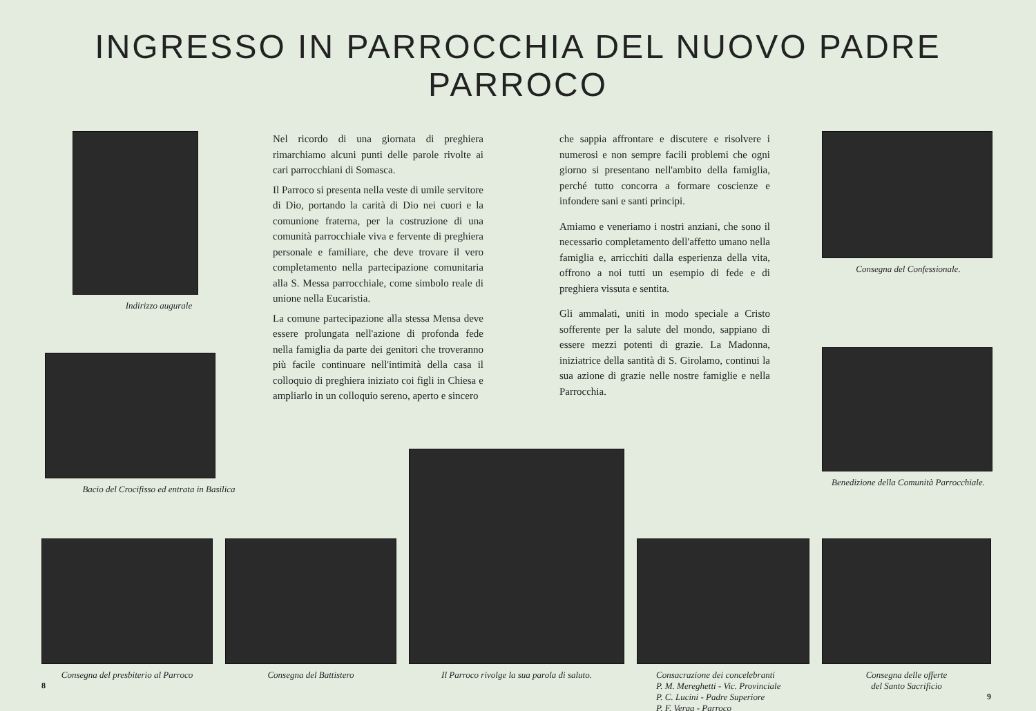INGRESSO IN PARROCCHIA DEL NUOVO PADRE PARROCO
Indirizzo augurale
Bacio del Crocifisso ed entrata in Basilica
Nel ricordo di una giornata di preghiera rimarchiamo alcuni punti delle parole rivolte ai cari parrocchiani di Somasca.
Il Parroco si presenta nella veste di umile servitore di Dio, portando la carità di Dio nei cuori e la comunione fraterna, per la costruzione di una comunità parrocchiale viva e fervente di preghiera personale e familiare, che deve trovare il vero completamento nella partecipazione comunitaria alla S. Messa parrocchiale, come simbolo reale di unione nella Eucaristia.
La comune partecipazione alla stessa Mensa deve essere prolungata nell'azione di profonda fede nella famiglia da parte dei genitori che troveranno più facile continuare nell'intimità della casa il colloquio di preghiera iniziato coi figli in Chiesa e ampliarlo in un colloquio sereno, aperto e sincero
che sappia affrontare e discutere e risolvere i numerosi e non sempre facili problemi che ogni giorno si presentano nell'ambito della famiglia, perché tutto concorra a formare coscienze e infondere sani e santi principi.
Amiamo e veneriamo i nostri anziani, che sono il necessario completamento dell'affetto umano nella famiglia e, arricchiti dalla esperienza della vita, offrono a noi tutti un esempio di fede e di preghiera vissuta e sentita.
Gli ammalati, uniti in modo speciale a Cristo sofferente per la salute del mondo, sappiano di essere mezzi potenti di grazie. La Madonna, iniziatrice della santità di S. Girolamo, continui la sua azione di grazie nelle nostre famiglie e nella Parrocchia.
Consegna del Confessionale.
Benedizione della Comunità Parrocchiale.
Consegna del presbiterio al Parroco
8
Consegna del Battistero Il Parroco rivolge la sua parola di saluto.
Consacrazione dei concelebranti
P. M. Mereghetti - Vic. Provinciale
P. C. Lucini - Padre Superiore
P. F. Verga - Parroco
Consegna delle offerte
del Santo Sacrificio
9